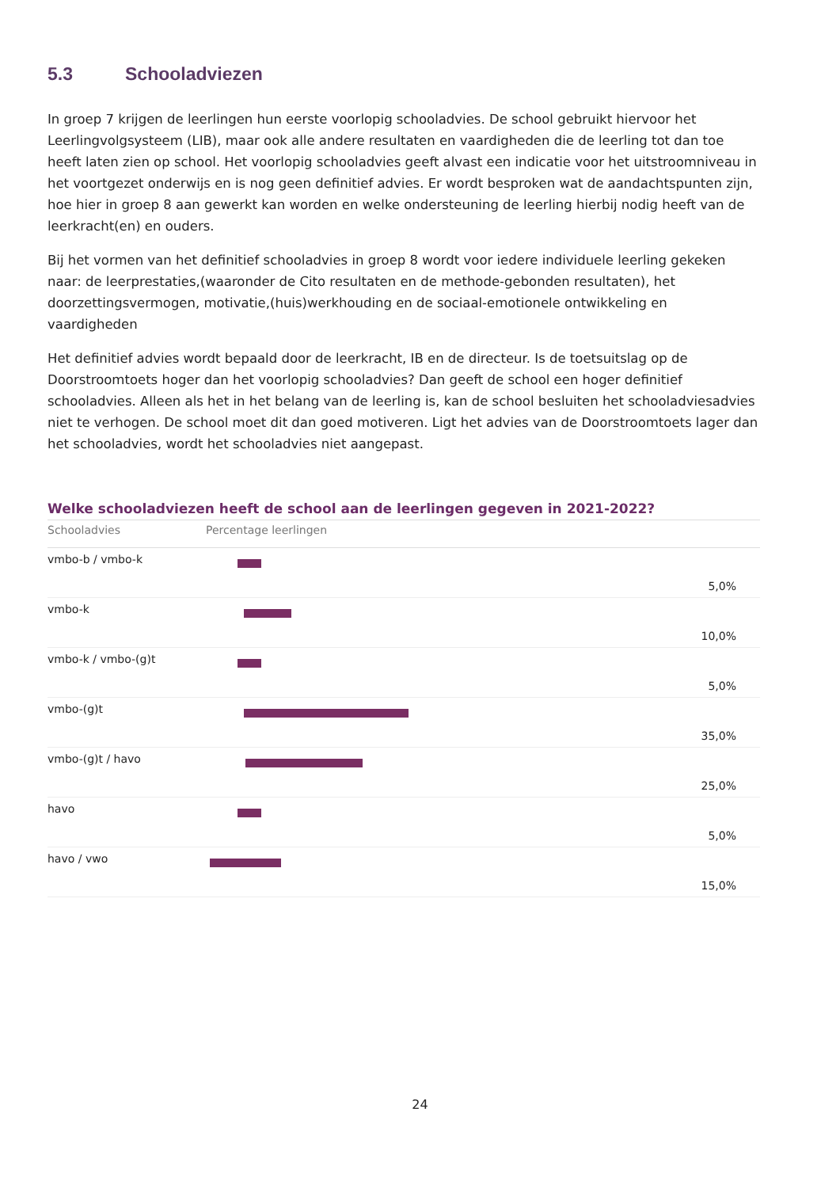5.3 Schooladviezen
In groep 7 krijgen de leerlingen hun eerste voorlopig schooladvies. De school gebruikt hiervoor het Leerlingvolgsysteem (LIB), maar ook alle andere resultaten en vaardigheden die de leerling tot dan toe heeft laten zien op school. Het voorlopig schooladvies geeft alvast een indicatie voor het uitstroomniveau in het voortgezet onderwijs en is nog geen definitief advies. Er wordt besproken wat de aandachtspunten zijn, hoe hier in groep 8 aan gewerkt kan worden en welke ondersteuning de leerling hierbij nodig heeft van de leerkracht(en) en ouders.
Bij het vormen van het definitief schooladvies in groep 8 wordt voor iedere individuele leerling gekeken naar: de leerprestaties,(waaronder de Cito resultaten en de methode-gebonden resultaten), het doorzettingsvermogen, motivatie,(huis)werkhouding en de sociaal-emotionele ontwikkeling en vaardigheden
Het definitief advies wordt bepaald door de leerkracht, IB en de directeur. Is de toetsuitslag op de Doorstroomtoets hoger dan het voorlopig schooladvies? Dan geeft de school een hoger definitief schooladvies. Alleen als het in het belang van de leerling is, kan de school besluiten het schooladviesadvies niet te verhogen. De school moet dit dan goed motiveren. Ligt het advies van de Doorstroomtoets lager dan het schooladvies, wordt het schooladvies niet aangepast.
Welke schooladviezen heeft de school aan de leerlingen gegeven in 2021-2022?
| Schooladvies | Percentage leerlingen | |
| --- | --- | --- |
| vmbo-b / vmbo-k | | 5,0% |
| vmbo-k | | 10,0% |
| vmbo-k / vmbo-(g)t | | 5,0% |
| vmbo-(g)t | | 35,0% |
| vmbo-(g)t / havo | | 25,0% |
| havo | | 5,0% |
| havo / vwo | | 15,0% |
24